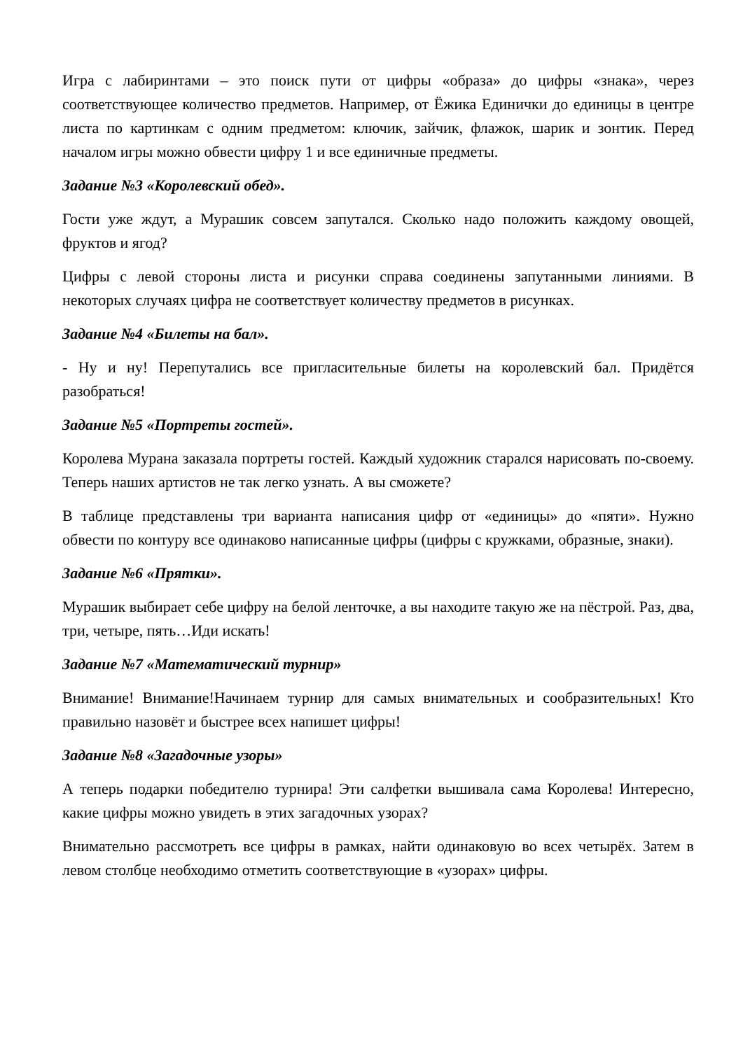Игра с лабиринтами – это поиск пути от цифры «образа» до цифры «знака», через соответствующее количество предметов. Например, от Ёжика Единички до единицы в центре листа по картинкам с одним предметом: ключик, зайчик, флажок, шарик и зонтик. Перед началом игры можно обвести цифру 1 и все единичные предметы.
Задание №3 «Королевский обед».
Гости уже ждут, а Мурашик совсем запутался. Сколько надо положить каждому овощей, фруктов и ягод?
Цифры с левой стороны листа и рисунки справа соединены запутанными линиями. В некоторых случаях цифра не соответствует количеству предметов в рисунках.
Задание №4 «Билеты на бал».
- Ну и ну! Перепутались все пригласительные билеты на королевский бал. Придётся разобраться!
Задание №5 «Портреты гостей».
Королева Мурана заказала портреты гостей. Каждый художник старался нарисовать по-своему. Теперь наших артистов не так легко узнать. А вы сможете?
В таблице представлены три варианта написания цифр от «единицы» до «пяти». Нужно обвести по контуру все одинаково написанные цифры (цифры с кружками, образные, знаки).
Задание №6 «Прятки».
Мурашик выбирает себе цифру на белой ленточке, а вы находите такую же на пёстрой. Раз, два, три, четыре, пять…Иди искать!
Задание №7 «Математический турнир»
Внимание! Внимание!Начинаем турнир для самых внимательных и сообразительных! Кто правильно назовёт и быстрее всех напишет цифры!
Задание №8 «Загадочные узоры»
А теперь подарки победителю турнира! Эти салфетки вышивала сама Королева! Интересно, какие цифры можно увидеть в этих загадочных узорах?
Внимательно рассмотреть все цифры в рамках, найти одинаковую во всех четырёх. Затем в левом столбце необходимо отметить соответствующие в «узорах» цифры.